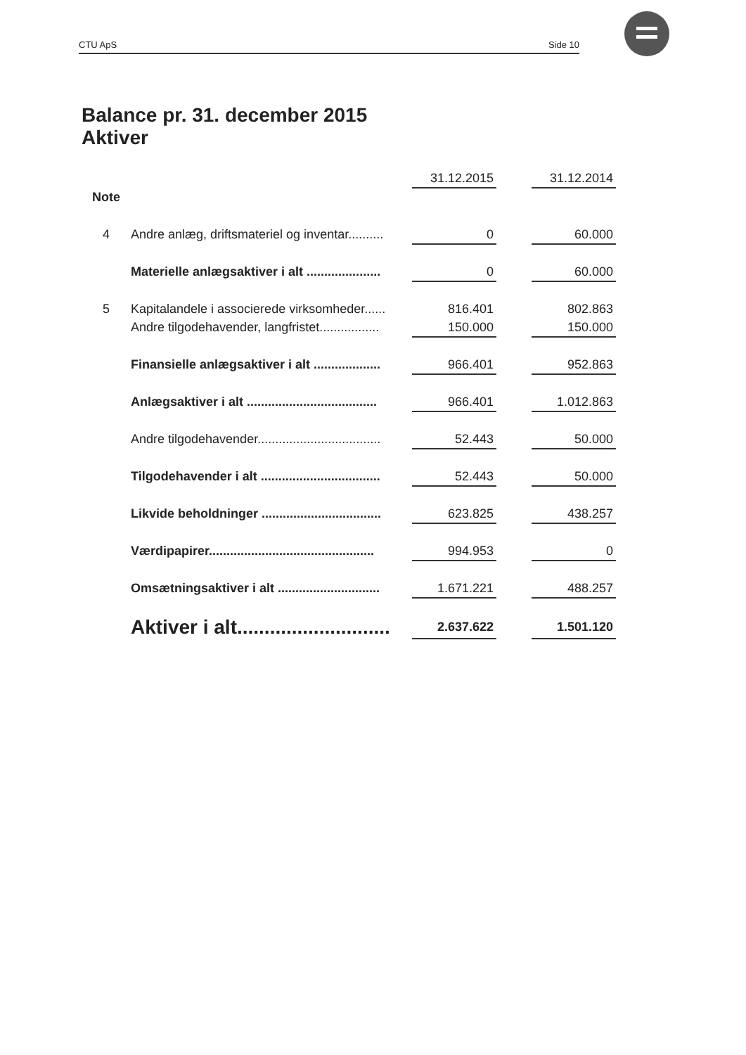CTU ApS Side 10
Balance pr. 31. december 2015
Aktiver
| | | 31.12.2015 | | 31.12.2014 |
| Note | | | | |
| 4 | Andre anlæg, driftsmateriel og inventar.......... | 0 | | 60.000 |
| | Materielle anlægsaktiver i alt ..................... | 0 | | 60.000 |
| 5 | Kapitalandele i associerede virksomheder...... | 816.401 | | 802.863 |
| | Andre tilgodehavender, langfristet................. | 150.000 | | 150.000 |
| | Finansielle anlægsaktiver i alt ................... | 966.401 | | 952.863 |
| | Anlægsaktiver i alt ..................................... | 966.401 | | 1.012.863 |
| | Andre tilgodehavender................................... | 52.443 | | 50.000 |
| | Tilgodehavender i alt .................................. | 52.443 | | 50.000 |
| | Likvide beholdninger .................................. | 623.825 | | 438.257 |
| | Værdipapirer............................................... | 994.953 | | 0 |
| | Omsætningsaktiver i alt ............................. | 1.671.221 | | 488.257 |
| | Aktiver i alt............................ | 2.637.622 | | 1.501.120 |